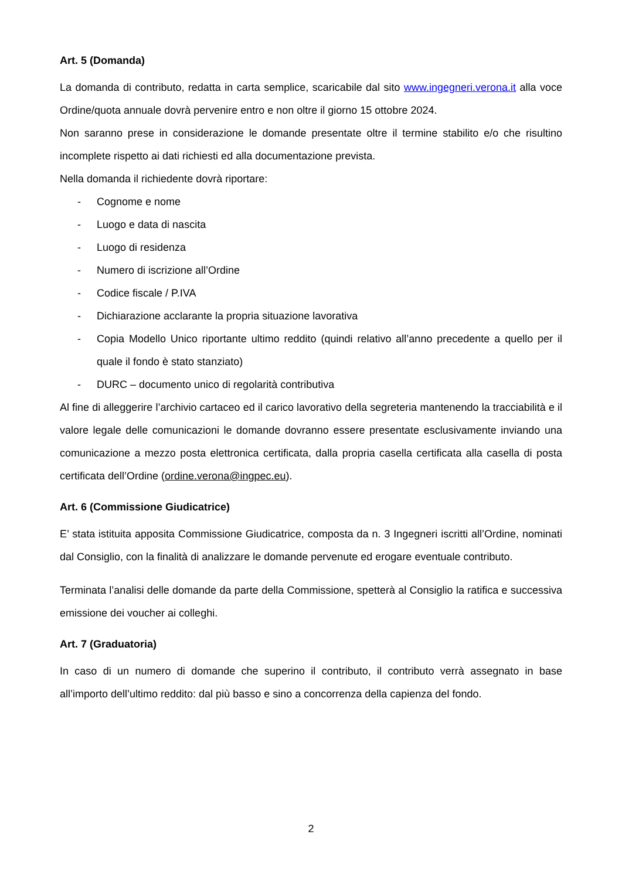Art. 5 (Domanda)
La domanda di contributo, redatta in carta semplice, scaricabile dal sito www.ingegneri.verona.it alla voce Ordine/quota annuale dovrà pervenire entro e non oltre il giorno 15 ottobre 2024.
Non saranno prese in considerazione le domande presentate oltre il termine stabilito e/o che risultino incomplete rispetto ai dati richiesti ed alla documentazione prevista.
Nella domanda il richiedente dovrà riportare:
- Cognome e nome
- Luogo e data di nascita
- Luogo di residenza
- Numero di iscrizione all’Ordine
- Codice fiscale / P.IVA
- Dichiarazione acclarante la propria situazione lavorativa
- Copia Modello Unico riportante ultimo reddito (quindi relativo all’anno precedente a quello per il quale il fondo è stato stanziato)
- DURC – documento unico di regolarità contributiva
Al fine di alleggerire l’archivio cartaceo ed il carico lavorativo della segreteria mantenendo la tracciabilità e il valore legale delle comunicazioni le domande dovranno essere presentate esclusivamente inviando una comunicazione a mezzo posta elettronica certificata, dalla propria casella certificata alla casella di posta certificata dell’Ordine (ordine.verona@ingpec.eu).
Art. 6 (Commissione Giudicatrice)
E’ stata istituita apposita Commissione Giudicatrice, composta da n. 3 Ingegneri iscritti all’Ordine, nominati dal Consiglio, con la finalità di analizzare le domande pervenute ed erogare eventuale contributo.
Terminata l’analisi delle domande da parte della Commissione, spetterà al Consiglio la ratifica e successiva emissione dei voucher ai colleghi.
Art. 7 (Graduatoria)
In caso di un numero di domande che superino il contributo, il contributo verrà assegnato in base all’importo dell’ultimo reddito: dal più basso e sino a concorrenza della capienza del fondo.
2